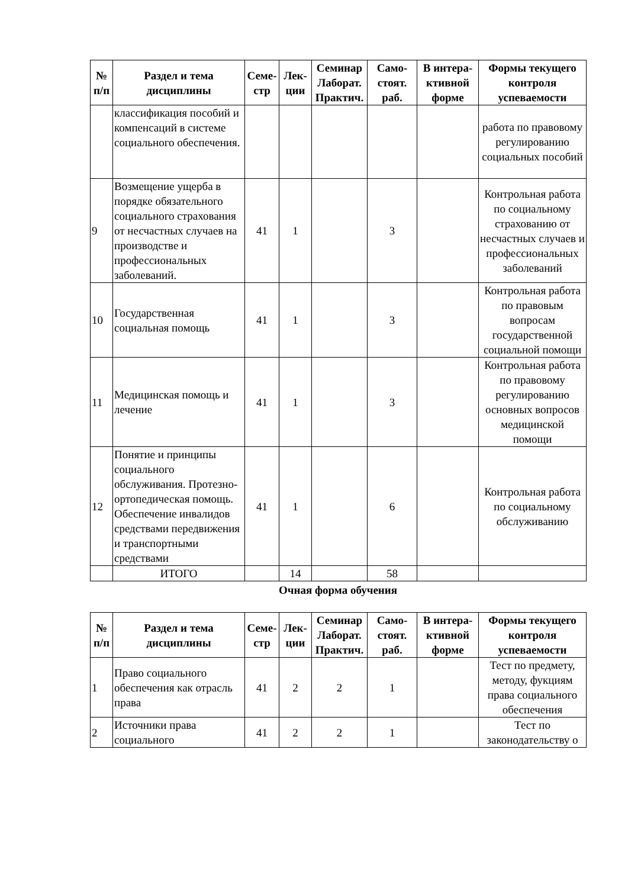| № п/п | Раздел и тема дисциплины | Семе-стр | Лек-ции | Семинар Лаборат. Практич. | Само-стоят. раб. | В интера-ктивной форме | Формы текущего контроля успеваемости |
| --- | --- | --- | --- | --- | --- | --- | --- |
| | классификация пособий и компенсаций в системе социального обеспечения. | | | | | | работа по правовому регулированию социальных пособий |
| 9 | Возмещение ущерба в порядке обязательного социального страхования от несчастных случаев на производстве и профессиональных заболеваний. | 41 | 1 | | 3 | | Контрольная работа по социальному страхованию от несчастных случаев и профессиональных заболеваний |
| 10 | Государственная социальная помощь | 41 | 1 | | 3 | | Контрольная работа по правовым вопросам государственной социальной помощи |
| 11 | Медицинская помощь и лечение | 41 | 1 | | 3 | | Контрольная работа по правовому регулированию основных вопросов медицинской помощи |
| 12 | Понятие и принципы социального обслуживания. Протезно-ортопедическая помощь. Обеспечение инвалидов средствами передвижения и транспортными средствами | 41 | 1 | | 6 | | Контрольная работа по социальному обслуживанию |
| | ИТОГО | | 14 | | 58 | | |
Очная форма обучения
| № п/п | Раздел и тема дисциплины | Семе-стр | Лек-ции | Семинар Лаборат. Практич. | Само-стоят. раб. | В интера-ктивной форме | Формы текущего контроля успеваемости |
| --- | --- | --- | --- | --- | --- | --- | --- |
| 1 | Право социального обеспечения как отрасль права | 41 | 2 | 2 | 1 | | Тест по предмету, методу, фукциям права социального обеспечения |
| 2 | Источники права социального | 41 | 2 | 2 | 1 | | Тест по законодательству о |